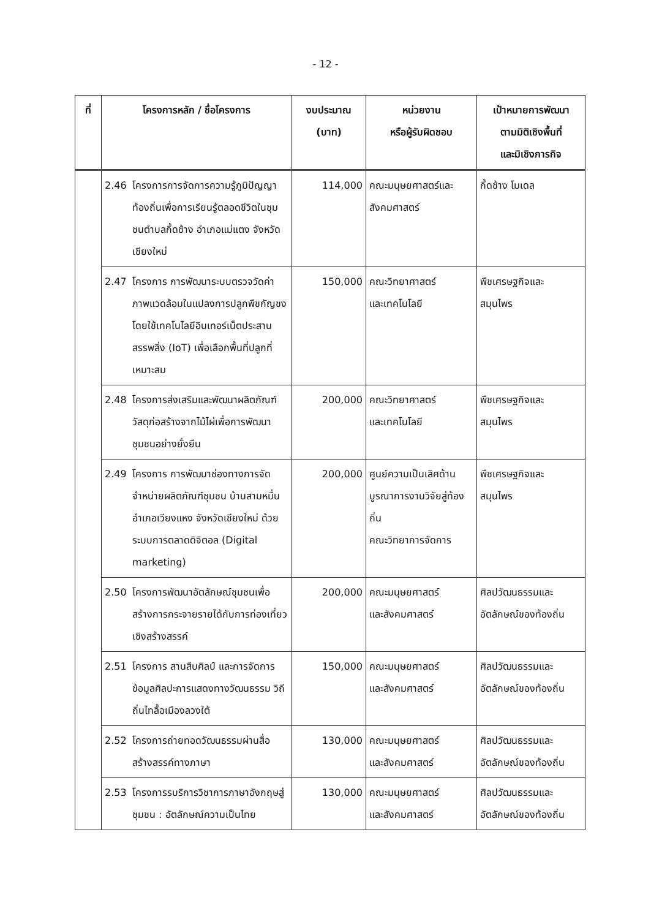- 12 -
| ที่ | โครงการหลัก / ชื่อโครงการ | งบประมาณ (บาท) | หน่วยงาน หรือผู้รับผิดชอบ | เป้าหมายการพัฒนา ตามมิติเชิงพื้นที่ และมิเชิงภารกิจ |
| --- | --- | --- | --- | --- |
| | 2.46 โครงการการจัดการความรู้ภูมิปัญญาท้องถิ่นเพื่อการเรียนรู้ตลอดชีวิตในชุมชนตำบลกึ้ดช้าง อำเภอแม่แตง จังหวัดเชียงใหม่ | 114,000 | คณะมนุษยศาสตร์และสังคมศาสตร์ | กึ้ดช้าง โมเดล |
| | 2.47 โครงการ การพัฒนาระบบตรวจวัดค่าภาพแวดล้อมในแปลงการปลูกพืชกัญชง โดยใช้เทคโนโลยีอินเทอร์เน็ตประสานสรรพสิ่ง (IoT) เพื่อเลือกพื้นที่ปลูกที่เหมาะสม | 150,000 | คณะวิทยาศาสตร์ และเทคโนโลยี | พืชเศรษฐกิจและ สมุนไพร |
| | 2.48 โครงการส่งเสริมและพัฒนาผลิตภัณฑ์วัสดุก่อสร้างจากไม้ไผ่เพื่อการพัฒนาชุมชนอย่างยั่งยืน | 200,000 | คณะวิทยาศาสตร์ และเทคโนโลยี | พืชเศรษฐกิจและ สมุนไพร |
| | 2.49 โครงการ การพัฒนาช่องทางการจัดจำหน่ายผลิตภัณฑ์ชุมชน บ้านสามหมื่น อำเภอเวียงแหง จังหวัดเชียงใหม่ ด้วยระบบการตลาดดิจิตอล (Digital marketing) | 200,000 | ศูนย์ความเป็นเลิศด้านบูรณาการงานวิจัยสู่ท้องถิ่น คณะวิทยาการจัดการ | พืชเศรษฐกิจและ สมุนไพร |
| | 2.50 โครงการพัฒนาอัตลักษณ์ชุมชนเพื่อสร้างการกระจายรายได้กับการท่องเที่ยวเชิงสร้างสรรค์ | 200,000 | คณะมนุษยศาสตร์ และสังคมศาสตร์ | ศิลปวัฒนธรรมและ อัตลักษณ์ของท้องถิ่น |
| | 2.51 โครงการ สานสืบศิลป์ และการจัดการข้อมูลศิลปะการแสดงทางวัฒนธรรม วิถีถิ่นไทลื้อเมืองลวงใต้ | 150,000 | คณะมนุษยศาสตร์ และสังคมศาสตร์ | ศิลปวัฒนธรรมและ อัตลักษณ์ของท้องถิ่น |
| | 2.52 โครงการถ่ายทอดวัฒนธรรมผ่านสื่อสร้างสรรค์ทางภาษา | 130,000 | คณะมนุษยศาสตร์ และสังคมศาสตร์ | ศิลปวัฒนธรรมและ อัตลักษณ์ของท้องถิ่น |
| | 2.53 โครงการรบริการวิชาการภาษาอังกฤษสู่ชุมชน : อัตลักษณ์ความเป็นไทย | 130,000 | คณะมนุษยศาสตร์ และสังคมศาสตร์ | ศิลปวัฒนธรรมและ อัตลักษณ์ของท้องถิ่น |